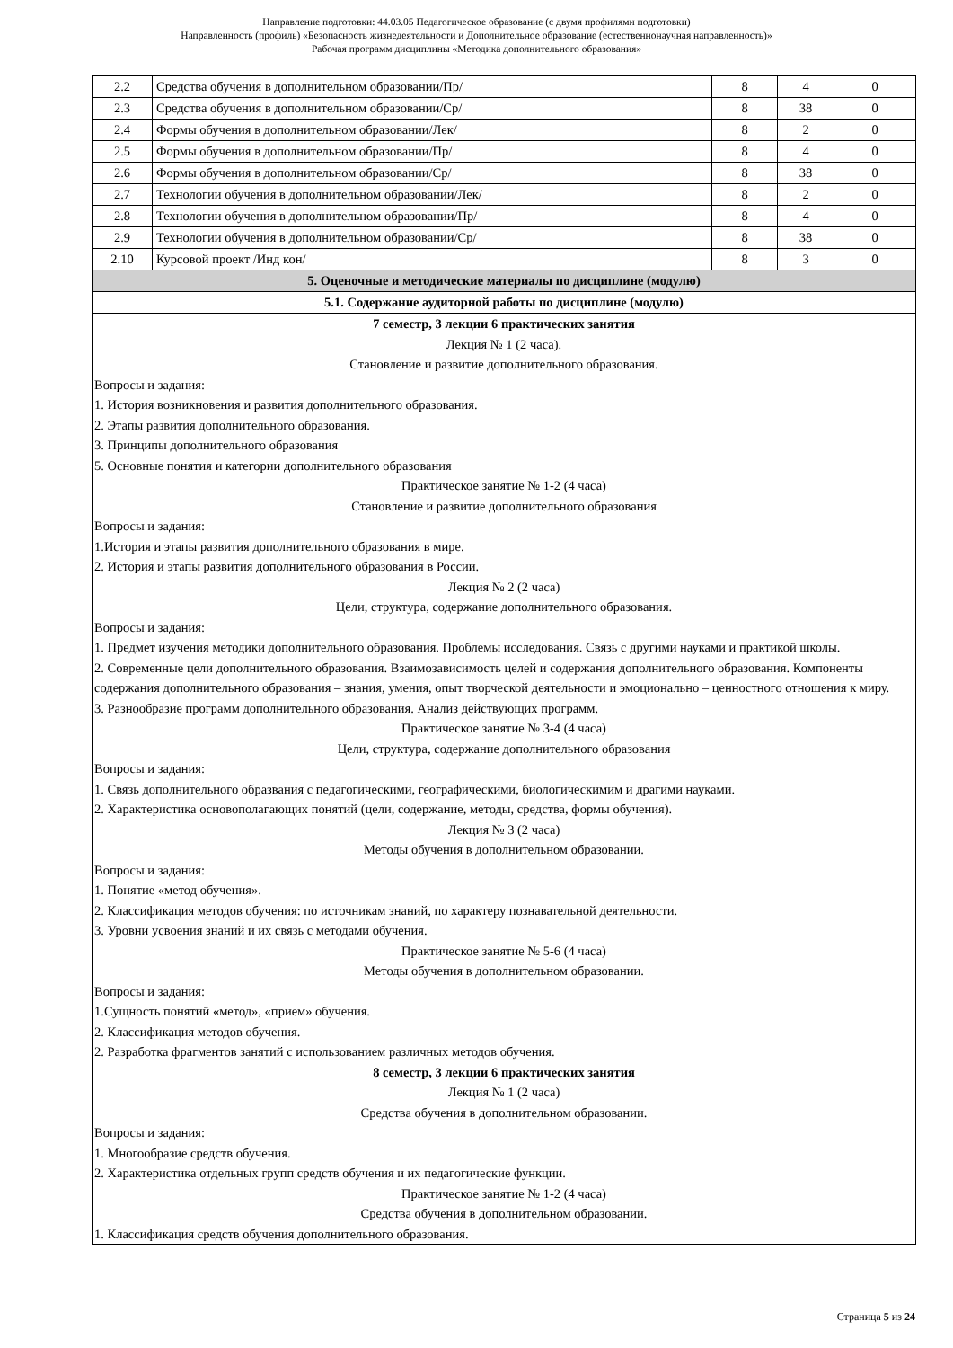Направление подготовки: 44.03.05 Педагогическое образование (с двумя профилями подготовки)
Направленность (профиль) «Безопасность жизнедеятельности и Дополнительное образование (естественнонаучная направленность)»
Рабочая программ дисциплины «Методика дополнительного образования»
| 2.2 | Средства обучения в дополнительном образовании/Пр/ | 8 | 4 | 0 |
| 2.3 | Средства обучения в дополнительном образовании/Ср/ | 8 | 38 | 0 |
| 2.4 | Формы обучения в дополнительном образовании/Лек/ | 8 | 2 | 0 |
| 2.5 | Формы обучения в дополнительном образовании/Пр/ | 8 | 4 | 0 |
| 2.6 | Формы обучения в дополнительном образовании/Ср/ | 8 | 38 | 0 |
| 2.7 | Технологии обучения в дополнительном образовании/Лек/ | 8 | 2 | 0 |
| 2.8 | Технологии обучения в дополнительном образовании/Пр/ | 8 | 4 | 0 |
| 2.9 | Технологии обучения в дополнительном образовании/Ср/ | 8 | 38 | 0 |
| 2.10 | Курсовой проект /Инд кон/ | 8 | 3 | 0 |
| 5. Оценочные и методические материалы по дисциплине (модулю) | | | | |
| 5.1. Содержание аудиторной работы по дисциплине (модулю) | | | | |
| 7 семестр, 3 лекции 6 практических занятия Лекция № 1 (2 часа). Становление и развитие дополнительного образования. Вопросы и задания: 1. История возникновения и развития дополнительного образования. 2. Этапы развития дополнительного образования. 3. Принципы дополнительного образования 5. Основные понятия и категории дополнительного образования Практическое занятие № 1-2 (4 часа) Становление и развитие дополнительного образования Вопросы и задания: 1.История и этапы развития дополнительного образования в мире. 2. История и этапы развития дополнительного образования в России. Лекция № 2 (2 часа) Цели, структура, содержание дополнительного образования. Вопросы и задания: 1. Предмет изучения методики дополнительного образования. Проблемы исследования. Связь с другими науками и практикой школы. 2. Современные цели дополнительного образования. Взаимозависимость целей и содержания дополнительного образования. Компоненты содержания дополнительного образования – знания, умения, опыт творческой деятельности и эмоционально – ценностного отношения к миру. 3. Разнообразие программ дополнительного образования. Анализ действующих программ. Практическое занятие № 3-4 (4 часа) Цели, структура, содержание дополнительного образования Вопросы и задания: 1. Связь дополнительного образвания с педагогическими, географическими, биологическимим и драгими науками. 2. Характеристика основополагающих понятий (цели, содержание, методы, средства, формы обучения). Лекция № 3 (2 часа) Методы обучения в дополнительном образовании. Вопросы и задания: 1. Понятие «метод обучения». 2. Классификация методов обучения: по источникам знаний, по характеру познавательной деятельности. 3. Уровни усвоения знаний и их связь с методами обучения. Практическое занятие № 5-6 (4 часа) Методы обучения в дополнительном образовании. Вопросы и задания: 1.Сущность понятий «метод», «прием» обучения. 2. Классификация методов обучения. 2. Разработка фрагментов занятий с использованием различных методов обучения. 8 семестр, 3 лекции 6 практических занятия Лекция № 1 (2 часа) Средства обучения в дополнительном образовании. Вопросы и задания: 1. Многообразие средств обучения. 2. Характеристика отдельных групп средств обучения и их педагогические функции. Практическое занятие № 1-2 (4 часа) Средства обучения в дополнительном образовании. 1. Классификация средств обучения дополнительного образования. | | | | |
Страница 5 из 24